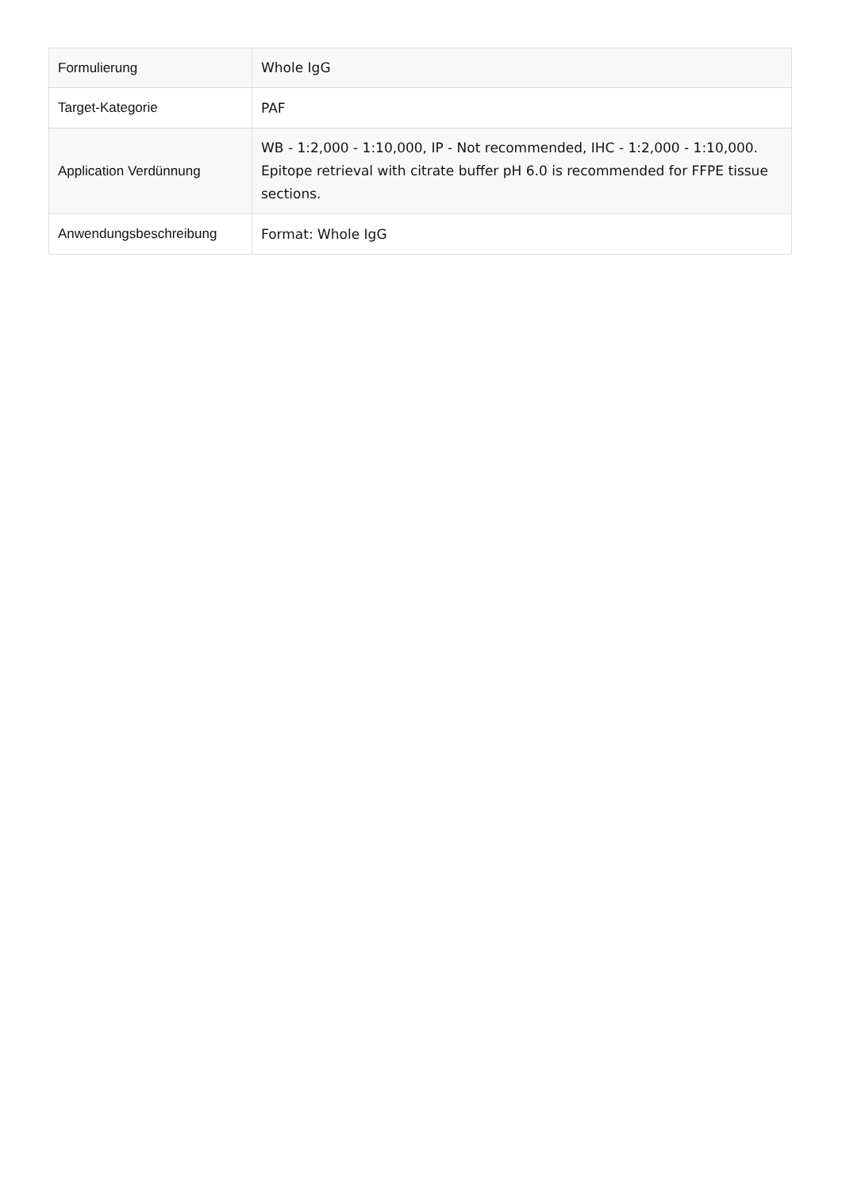| Formulierung | Whole IgG |
| Target-Kategorie | PAF |
| Application Verdünnung | WB - 1:2,000 - 1:10,000, IP - Not recommended, IHC - 1:2,000 - 1:10,000. Epitope retrieval with citrate buffer pH 6.0 is recommended for FFPE tissue sections. |
| Anwendungsbeschreibung | Format: Whole IgG |